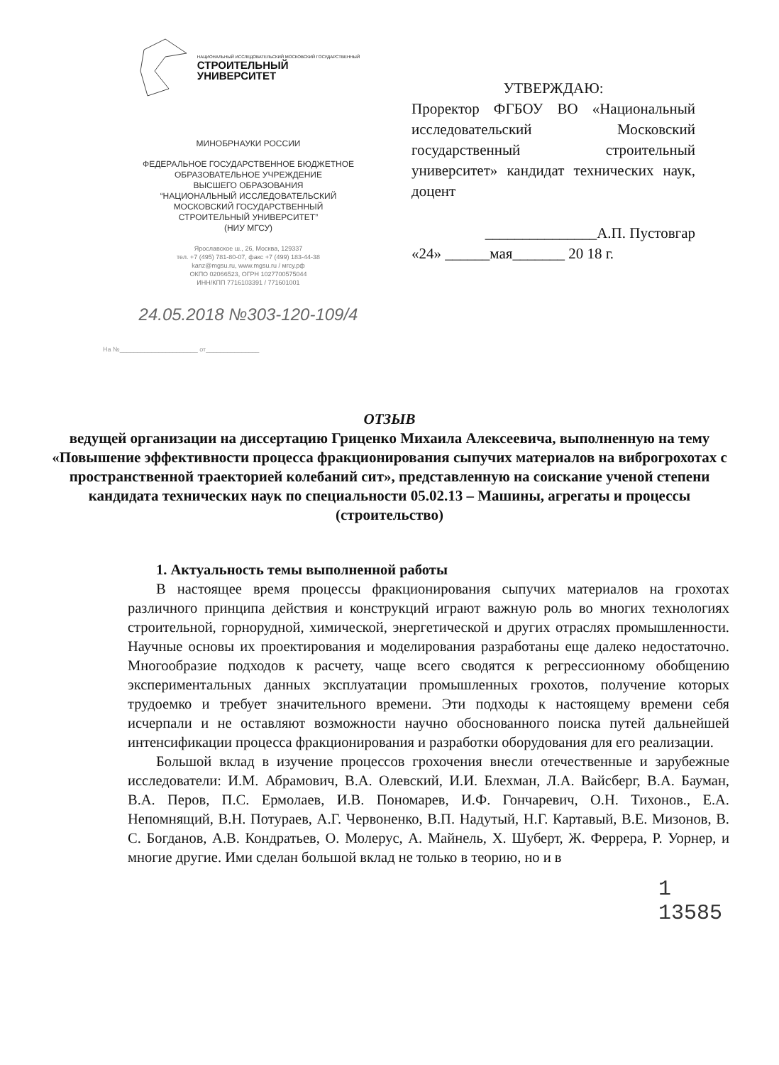НАЦИОНАЛЬНЫЙ ИССЛЕДОВАТЕЛЬСКИЙ МОСКОВСКИЙ ГОСУДАРСТВЕННЫЙ
СТРОИТЕЛЬНЫЙ
УНИВЕРСИТЕТ
МИНОБРНАУКИ РОССИИ
ФЕДЕРАЛЬНОЕ ГОСУДАРСТВЕННОЕ БЮДЖЕТНОЕ
ОБРАЗОВАТЕЛЬНОЕ УЧРЕЖДЕНИЕ
ВЫСШЕГО ОБРАЗОВАНИЯ
“НАЦИОНАЛЬНЫЙ ИССЛЕДОВАТЕЛЬСКИЙ
МОСКОВСКИЙ ГОСУДАРСТВЕННЫЙ
СТРОИТЕЛЬНЫЙ УНИВЕРСИТЕТ”
(НИУ МГСУ)
Ярославское ш., 26, Москва, 129337
тел. +7 (495) 781-80-07, факс +7 (499) 183-44-38
kanz@mgsu.ru, www.mgsu.ru / мгсу.рф
ОКПО 02066523, ОГРН 1027700575044
ИНН/КПП 7716103391 / 771601001
24.05.2018 №303-120-109/4
На №______________________ от_______________
УТВЕРЖДАЮ:
Проректор ФГБОУ ВО «Национальный исследовательский Московский государственный строительный университет» кандидат технических наук, доцент
_______________А.П. Пустовгар
«24» ______мая_______ 20 18 г.
ОТЗЫВ
ведущей организации на диссертацию Гриценко Михаила Алексеевича, выполненную на тему «Повышение эффективности процесса фракционирования сыпучих материалов на виброгрохотах с пространственной траекторией колебаний сит», представленную на соискание ученой степени кандидата технических наук по специальности 05.02.13 – Машины, агрегаты и процессы (строительство)
1. Актуальность темы выполненной работы
В настоящее время процессы фракционирования сыпучих материалов на грохотах различного принципа действия и конструкций играют важную роль во многих технологиях строительной, горнорудной, химической, энергетической и других отраслях промышленности. Научные основы их проектирования и моделирования разработаны еще далеко недостаточно. Многообразие подходов к расчету, чаще всего сводятся к регрессионному обобщению экспериментальных данных эксплуатации промышленных грохотов, получение которых трудоемко и требует значительного времени. Эти подходы к настоящему времени себя исчерпали и не оставляют возможности научно обоснованного поиска путей дальнейшей интенсификации процесса фракционирования и разработки оборудования для его реализации.
Большой вклад в изучение процессов грохочения внесли отечественные и зарубежные исследователи: И.М. Абрамович, В.А. Олевский, И.И. Блехман, Л.А. Вайсберг, В.А. Бауман, В.А. Перов, П.С. Ермолаев, И.В. Пономарев, И.Ф. Гончаревич, О.Н. Тихонов., Е.А. Непомнящий, В.Н. Потураев, А.Г. Червоненко, В.П. Надутый, Н.Г. Картавый, В.Е. Мизонов, В. С. Богданов, А.В. Кондратьев, О. Молерус, А. Майнель, Х. Шуберт, Ж. Феррера, Р. Уорнер, и многие другие. Ими сделан большой вклад не только в теорию, но и в
1
13585